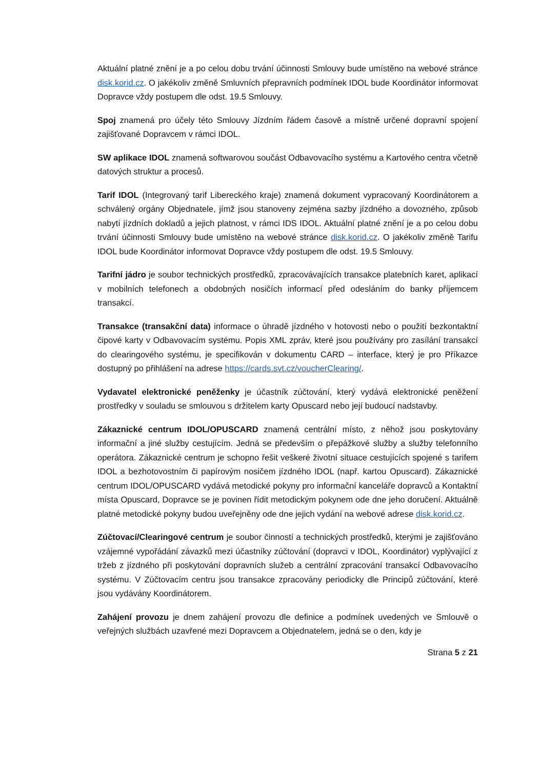Aktuální platné znění je a po celou dobu trvání účinnosti Smlouvy bude umístěno na webové stránce disk.korid.cz. O jakékoliv změně Smluvních přepravních podmínek IDOL bude Koordinátor informovat Dopravce vždy postupem dle odst. 19.5 Smlouvy.
Spoj znamená pro účely této Smlouvy Jízdním řádem časově a místně určené dopravní spojení zajišťované Dopravcem v rámci IDOL.
SW aplikace IDOL znamená softwarovou součást Odbavovacího systému a Kartového centra včetně datových struktur a procesů.
Tarif IDOL (Integrovaný tarif Libereckého kraje) znamená dokument vypracovaný Koordinátorem a schválený orgány Objednatele, jímž jsou stanoveny zejména sazby jízdného a dovozného, způsob nabytí jízdních dokladů a jejich platnost, v rámci IDS IDOL. Aktuální platné znění je a po celou dobu trvání účinnosti Smlouvy bude umístěno na webové stránce disk.korid.cz. O jakékoliv změně Tarifu IDOL bude Koordinátor informovat Dopravce vždy postupem dle odst. 19.5 Smlouvy.
Tarifní jádro je soubor technických prostředků, zpracovávajících transakce platebních karet, aplikací v mobilních telefonech a obdobných nosičích informací před odesláním do banky příjemcem transakcí.
Transakce (transakční data) informace o úhradě jízdného v hotovosti nebo o použití bezkontaktní čipové karty v Odbavovacím systému. Popis XML zpráv, které jsou používány pro zasílání transakcí do clearingového systému, je specifikován v dokumentu CARD – interface, který je pro Příkazce dostupný po přihlášení na adrese https://cards.svt.cz/voucherClearing/.
Vydavatel elektronické peněženky je účastník zúčtování, který vydává elektronické peněžení prostředky v souladu se smlouvou s držitelem karty Opuscard nebo její budoucí nadstavby.
Zákaznické centrum IDOL/OPUSCARD znamená centrální místo, z něhož jsou poskytovány informační a jiné služby cestujícím. Jedná se především o přepážkové služby a služby telefonního operátora. Zákaznické centrum je schopno řešit veškeré životní situace cestujících spojené s tarifem IDOL a bezhotovostním či papírovým nosičem jízdného IDOL (např. kartou Opuscard). Zákaznické centrum IDOL/OPUSCARD vydává metodické pokyny pro informační kanceláře dopravců a Kontaktní místa Opuscard, Dopravce se je povinen řídit metodickým pokynem ode dne jeho doručení. Aktuálně platné metodické pokyny budou uveřejněny ode dne jejich vydání na webové adrese disk.korid.cz.
Zúčtovací/Clearingové centrum je soubor činností a technických prostředků, kterými je zajišťováno vzájemné vypořádání závazků mezi účastníky zúčtování (dopravci v IDOL, Koordinátor) vyplývající z tržeb z jízdného při poskytování dopravních služeb a centrální zpracování transakcí Odbavovacího systému. V Zúčtovacím centru jsou transakce zpracovány periodicky dle Principů zúčtování, které jsou vydávány Koordinátorem.
Zahájení provozu je dnem zahájení provozu dle definice a podmínek uvedených ve Smlouvě o veřejných službách uzavřené mezi Dopravcem a Objednatelem, jedná se o den, kdy je
Strana 5 z 21